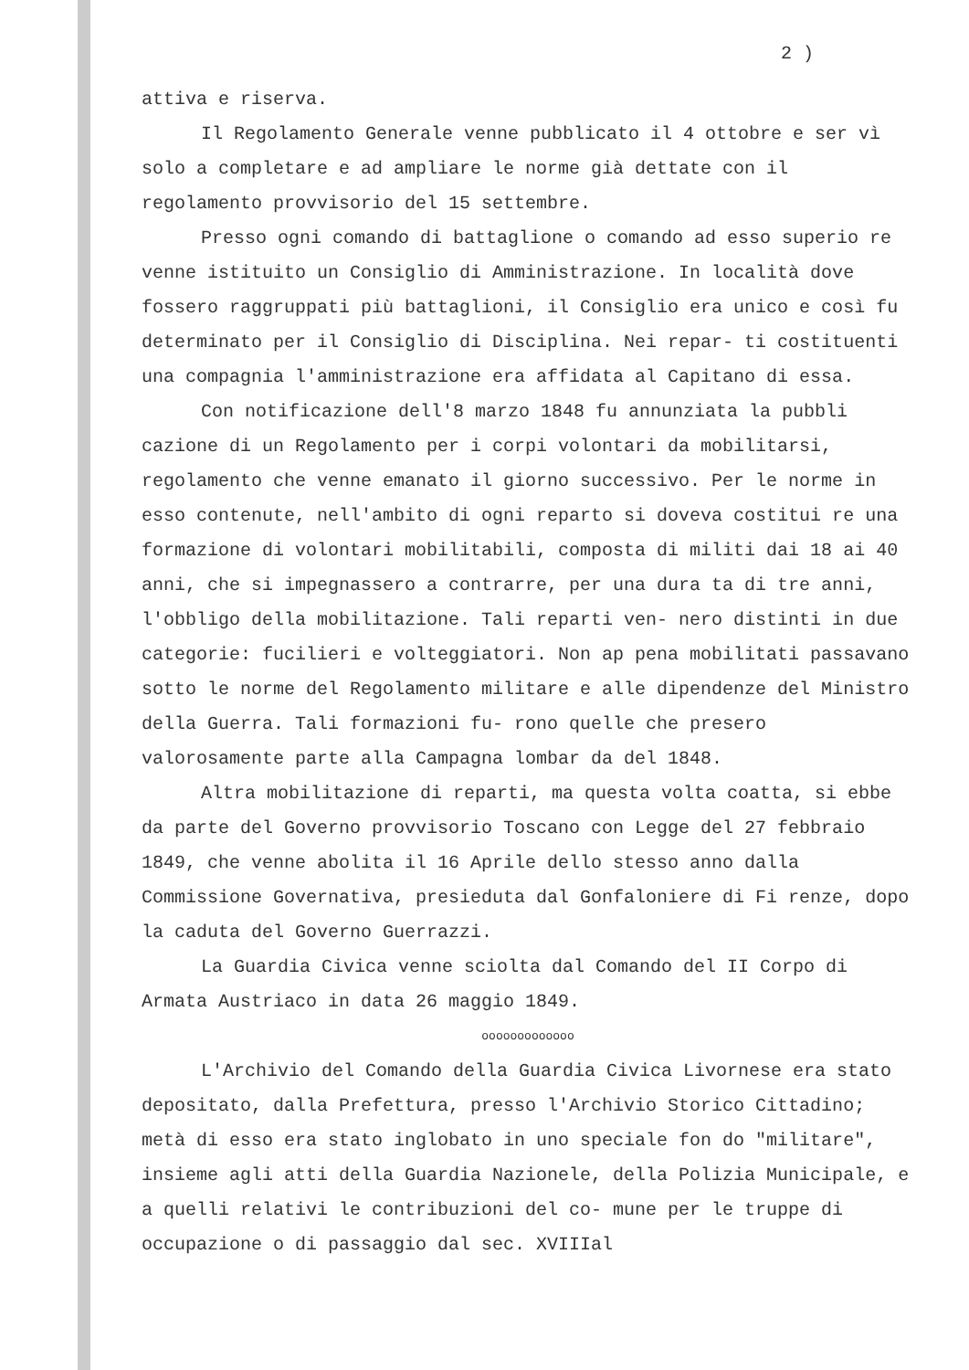2 )
attiva e riserva.
Il Regolamento Generale venne pubblicato il 4 ottobre e ser vì solo a completare e ad ampliare le norme già dettate con il regolamento provvisorio del 15 settembre.
Presso ogni comando di battaglione o comando ad esso superio re venne istituito un Consiglio di Amministrazione. In località dove fossero raggruppati più battaglioni, il Consiglio era unico e così fu determinato per il Consiglio di Disciplina. Nei repar- ti costituenti una compagnia l'amministrazione era affidata al Capitano di essa.
Con notificazione dell'8 marzo 1848 fu annunziata la pubbli cazione di un Regolamento per i corpi volontari da mobilitarsi, regolamento che venne emanato il giorno successivo. Per le norme in esso contenute, nell'ambito di ogni reparto si doveva costitui re una formazione di volontari mobilitabili, composta di militi dai 18 ai 40 anni, che si impegnassero a contrarre, per una dura ta di tre anni, l'obbligo della mobilitazione. Tali reparti ven- nero distinti in due categorie: fucilieri e volteggiatori. Non ap pena mobilitati passavano sotto le norme del Regolamento militare e alle dipendenze del Ministro della Guerra. Tali formazioni fu- rono quelle che presero valorosamente parte alla Campagna lombar da del 1848.
Altra mobilitazione di reparti, ma questa volta coatta, si ebbe da parte del Governo provvisorio Toscano con Legge del 27 febbraio 1849, che venne abolita il 16 Aprile dello stesso anno dalla Commissione Governativa, presieduta dal Gonfaloniere di Fi renze, dopo la caduta del Governo Guerrazzi.
La Guardia Civica venne sciolta dal Comando del II Corpo di Armata Austriaco in data 26 maggio 1849.
ooooooooooooo
L'Archivio del Comando della Guardia Civica Livornese era stato depositato, dalla Prefettura, presso l'Archivio Storico Cittadino; metà di esso era stato inglobato in uno speciale fon do "militare", insieme agli atti della Guardia Nazionele, della Polizia Municipale, e a quelli relativi le contribuzioni del co- mune per le truppe di occupazione o di passaggio dal sec. XVIIIal